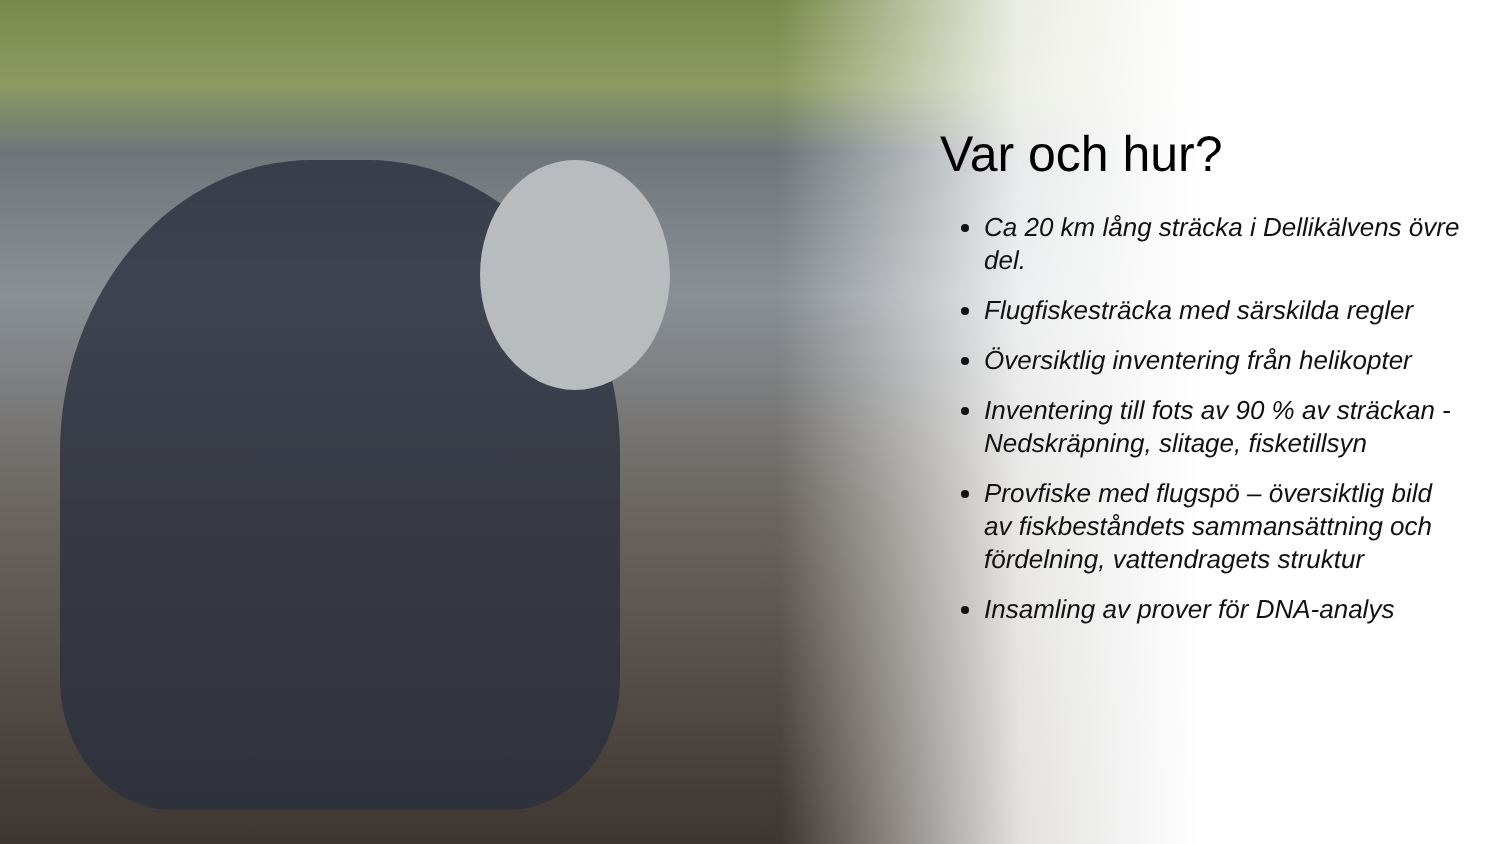Var och hur?
Ca 20 km lång sträcka i Dellikälvens övre del.
Flugfiskesträcka med särskilda regler
Översiktlig inventering från helikopter
Inventering till fots av 90 % av sträckan - Nedskräpning, slitage, fisketillsyn
Provfiske med flugspö – översiktlig bild av fiskbeståndets sammansättning och fördelning, vattendragets struktur
Insamling av prover för DNA-analys